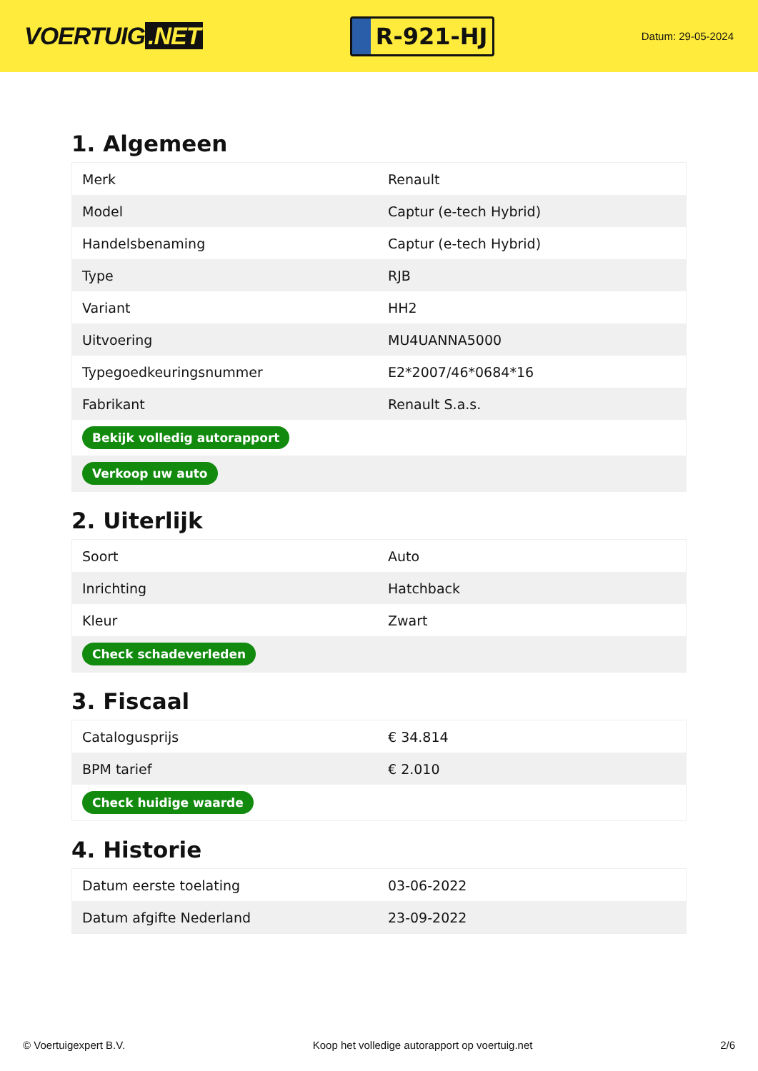VOERTUIG.NET
R-921-HJ
Datum: 29-05-2024
1. Algemeen
| Merk | Renault |
| Model | Captur (e-tech Hybrid) |
| Handelsbenaming | Captur (e-tech Hybrid) |
| Type | RJB |
| Variant | HH2 |
| Uitvoering | MU4UANNA5000 |
| Typegoedkeuringsnummer | E2*2007/46*0684*16 |
| Fabrikant | Renault S.a.s. |
| Bekijk volledig autorapport | |
| Verkoop uw auto | |
2. Uiterlijk
| Soort | Auto |
| Inrichting | Hatchback |
| Kleur | Zwart |
| Check schadeverleden | |
3. Fiscaal
| Catalogusprijs | € 34.814 |
| BPM tarief | € 2.010 |
| Check huidige waarde | |
4. Historie
| Datum eerste toelating | 03-06-2022 |
| Datum afgifte Nederland | 23-09-2022 |
© Voertuigexpert B.V. Koop het volledige autorapport op voertuig.net 2/6